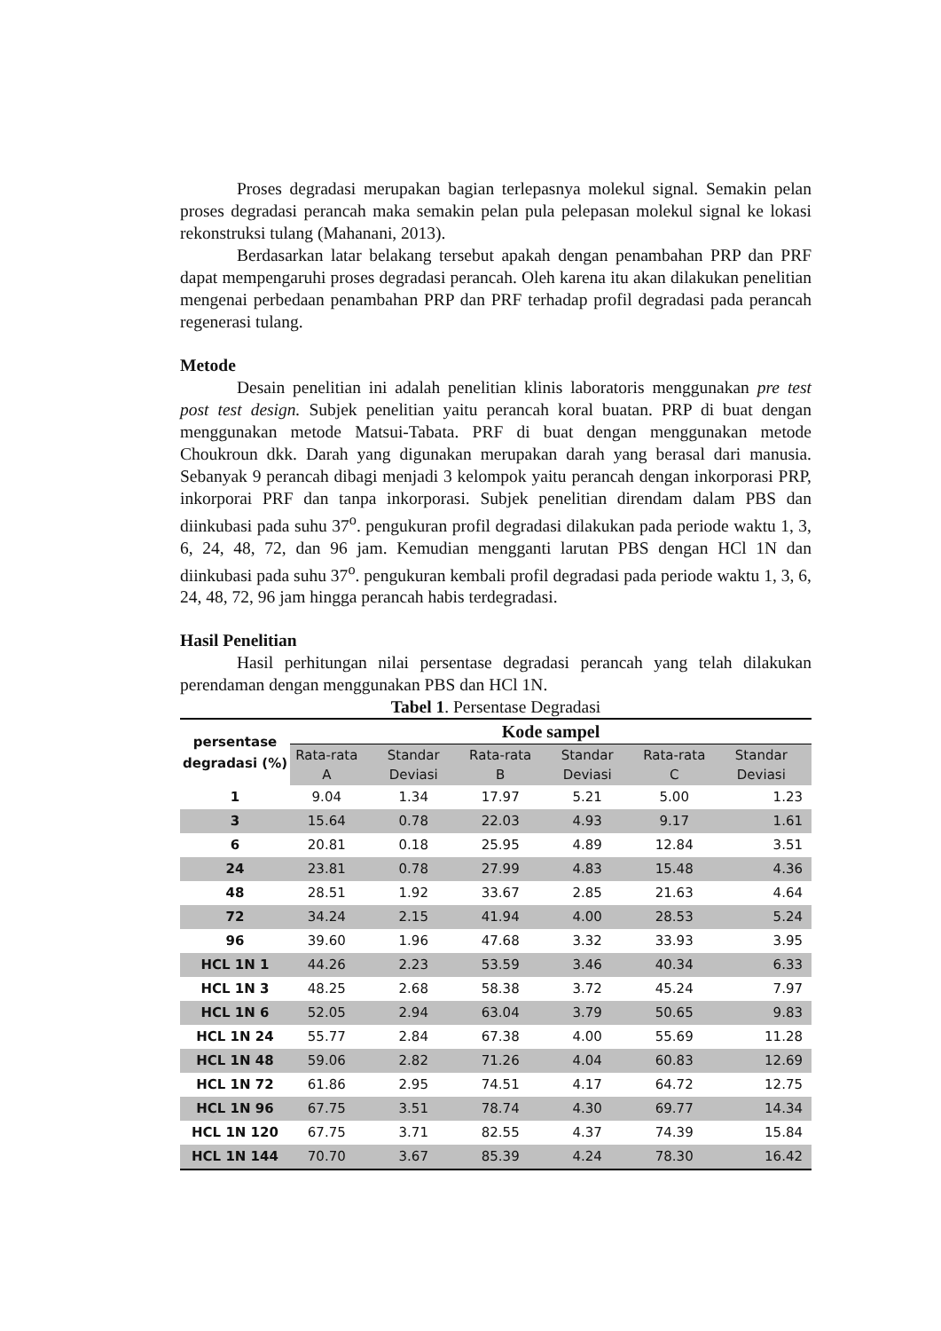Proses degradasi merupakan bagian terlepasnya molekul signal. Semakin pelan proses degradasi perancah maka semakin pelan pula pelepasan molekul signal ke lokasi rekonstruksi tulang (Mahanani, 2013).
Berdasarkan latar belakang tersebut apakah dengan penambahan PRP dan PRF dapat mempengaruhi proses degradasi perancah. Oleh karena itu akan dilakukan penelitian mengenai perbedaan penambahan PRP dan PRF terhadap profil degradasi pada perancah regenerasi tulang.
Metode
Desain penelitian ini adalah penelitian klinis laboratoris menggunakan pre test post test design. Subjek penelitian yaitu perancah koral buatan. PRP di buat dengan menggunakan metode Matsui-Tabata. PRF di buat dengan menggunakan metode Choukroun dkk. Darah yang digunakan merupakan darah yang berasal dari manusia. Sebanyak 9 perancah dibagi menjadi 3 kelompok yaitu perancah dengan inkorporasi PRP, inkorporai PRF dan tanpa inkorporasi. Subjek penelitian direndam dalam PBS dan diinkubasi pada suhu 37<sup>o</sup>. pengukuran profil degradasi dilakukan pada periode waktu 1, 3, 6, 24, 48, 72, dan 96 jam. Kemudian mengganti larutan PBS dengan HCl 1N dan diinkubasi pada suhu 37<sup>o</sup>. pengukuran kembali profil degradasi pada periode waktu 1, 3, 6, 24, 48, 72, 96 jam hingga perancah habis terdegradasi.
Hasil Penelitian
Hasil perhitungan nilai persentase degradasi perancah yang telah dilakukan perendaman dengan menggunakan PBS dan HCl 1N.
Tabel 1. Persentase Degradasi
| persentase degradasi (%) | Kode sampel | | | | | |
| --- | --- | --- | --- | --- | --- | --- |
| | Rata-rata A | Standar Deviasi | Rata-rata B | Standar Deviasi | Rata-rata C | Standar Deviasi |
| 1 | 9.04 | 1.34 | 17.97 | 5.21 | 5.00 | 1.23 |
| 3 | 15.64 | 0.78 | 22.03 | 4.93 | 9.17 | 1.61 |
| 6 | 20.81 | 0.18 | 25.95 | 4.89 | 12.84 | 3.51 |
| 24 | 23.81 | 0.78 | 27.99 | 4.83 | 15.48 | 4.36 |
| 48 | 28.51 | 1.92 | 33.67 | 2.85 | 21.63 | 4.64 |
| 72 | 34.24 | 2.15 | 41.94 | 4.00 | 28.53 | 5.24 |
| 96 | 39.60 | 1.96 | 47.68 | 3.32 | 33.93 | 3.95 |
| HCL 1N 1 | 44.26 | 2.23 | 53.59 | 3.46 | 40.34 | 6.33 |
| HCL 1N 3 | 48.25 | 2.68 | 58.38 | 3.72 | 45.24 | 7.97 |
| HCL 1N 6 | 52.05 | 2.94 | 63.04 | 3.79 | 50.65 | 9.83 |
| HCL 1N 24 | 55.77 | 2.84 | 67.38 | 4.00 | 55.69 | 11.28 |
| HCL 1N 48 | 59.06 | 2.82 | 71.26 | 4.04 | 60.83 | 12.69 |
| HCL 1N 72 | 61.86 | 2.95 | 74.51 | 4.17 | 64.72 | 12.75 |
| HCL 1N 96 | 67.75 | 3.51 | 78.74 | 4.30 | 69.77 | 14.34 |
| HCL 1N 120 | 67.75 | 3.71 | 82.55 | 4.37 | 74.39 | 15.84 |
| HCL 1N 144 | 70.70 | 3.67 | 85.39 | 4.24 | 78.30 | 16.42 |